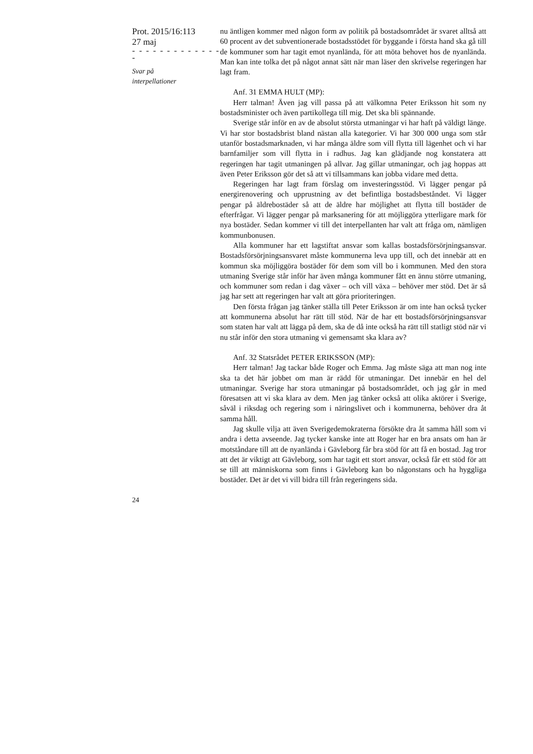Prot. 2015/16:113
27 maj
- - - - - - - - - - - - - -
Svar på
interpellationer
nu äntligen kommer med någon form av politik på bostadsområdet är svaret alltså att 60 procent av det subventionerade bostadsstödet för byggande i första hand ska gå till de kommuner som har tagit emot nyanlända, för att möta behovet hos de nyanlända. Man kan inte tolka det på något annat sätt när man läser den skrivelse regeringen har lagt fram.
Anf. 31 EMMA HULT (MP):
Herr talman! Även jag vill passa på att välkomna Peter Eriksson hit som ny bostadsminister och även partikollega till mig. Det ska bli spännande.
Sverige står inför en av de absolut största utmaningar vi har haft på väldigt länge. Vi har stor bostadsbrist bland nästan alla kategorier. Vi har 300 000 unga som står utanför bostadsmarknaden, vi har många äldre som vill flytta till lägenhet och vi har barnfamiljer som vill flytta in i radhus. Jag kan glädjande nog konstatera att regeringen har tagit utmaningen på allvar. Jag gillar utmaningar, och jag hoppas att även Peter Eriksson gör det så att vi tillsammans kan jobba vidare med detta.
Regeringen har lagt fram förslag om investeringsstöd. Vi lägger pengar på energirenovering och upprustning av det befintliga bostadsbeståndet. Vi lägger pengar på äldrebostäder så att de äldre har möjlighet att flytta till bostäder de efterfrågar. Vi lägger pengar på marksanering för att möjliggöra ytterligare mark för nya bostäder. Sedan kommer vi till det interpellanten har valt att fråga om, nämligen kommunbonusen.
Alla kommuner har ett lagstiftat ansvar som kallas bostadsförsörjningsansvar. Bostadsförsörjningsansvaret måste kommunerna leva upp till, och det innebär att en kommun ska möjliggöra bostäder för dem som vill bo i kommunen. Med den stora utmaning Sverige står inför har även många kommuner fått en ännu större utmaning, och kommuner som redan i dag växer – och vill växa – behöver mer stöd. Det är så jag har sett att regeringen har valt att göra prioriteringen.
Den första frågan jag tänker ställa till Peter Eriksson är om inte han också tycker att kommunerna absolut har rätt till stöd. När de har ett bostadsförsörjningsansvar som staten har valt att lägga på dem, ska de då inte också ha rätt till statligt stöd när vi nu står inför den stora utmaning vi gemensamt ska klara av?
Anf. 32 Statsrådet PETER ERIKSSON (MP):
Herr talman! Jag tackar både Roger och Emma. Jag måste säga att man nog inte ska ta det här jobbet om man är rädd för utmaningar. Det innebär en hel del utmaningar. Sverige har stora utmaningar på bostadsområdet, och jag går in med föresatsen att vi ska klara av dem. Men jag tänker också att olika aktörer i Sverige, såväl i riksdag och regering som i näringslivet och i kommunerna, behöver dra åt samma håll.
Jag skulle vilja att även Sverigedemokraterna försökte dra åt samma håll som vi andra i detta avseende. Jag tycker kanske inte att Roger har en bra ansats om han är motståndare till att de nyanlända i Gävleborg får bra stöd för att få en bostad. Jag tror att det är viktigt att Gävleborg, som har tagit ett stort ansvar, också får ett stöd för att se till att människorna som finns i Gävleborg kan bo någonstans och ha hyggliga bostäder. Det är det vi vill bidra till från regeringens sida.
24